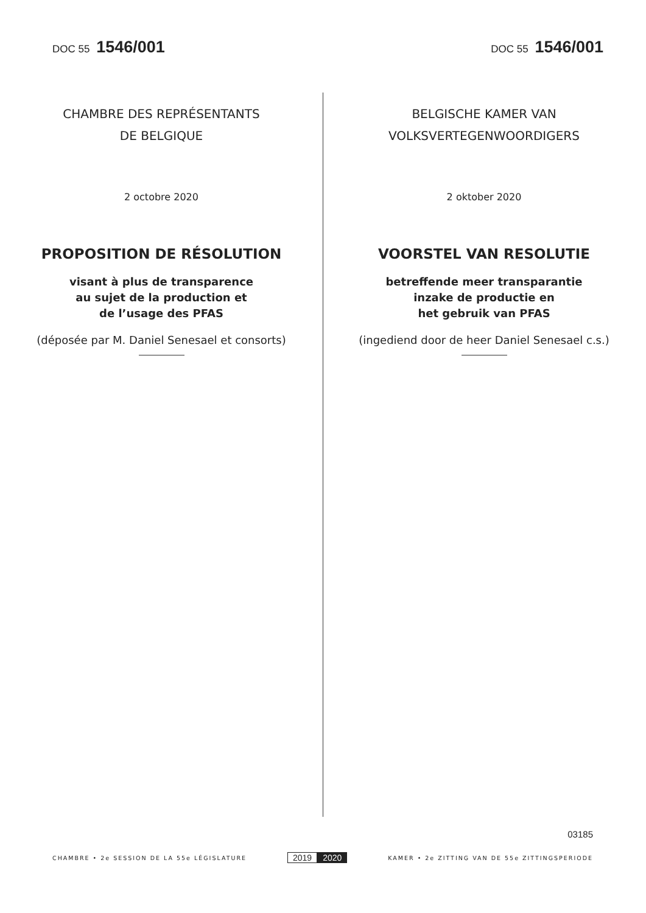DOC 55 1546/001
DOC 55 1546/001
CHAMBRE DES REPRÉSENTANTS
DE BELGIQUE
2 octobre 2020
PROPOSITION DE RÉSOLUTION
visant à plus de transparence
au sujet de la production et
de l’usage des PFAS
(déposée par M. Daniel Senesael et consorts)
BELGISCHE KAMER VAN
VOLKSVERTEGENWOORDIGERS
2 oktober 2020
VOORSTEL VAN RESOLUTIE
betreffende meer transparantie
inzake de productie en
het gebruik van PFAS
(ingediend door de heer Daniel Senesael c.s.)
03185
CHAMBRE • 2e SESSION DE LA 55e LÉGISLATURE
2019 2020
KAMER • 2e ZITTING VAN DE 55e ZITTINGSPERIODE